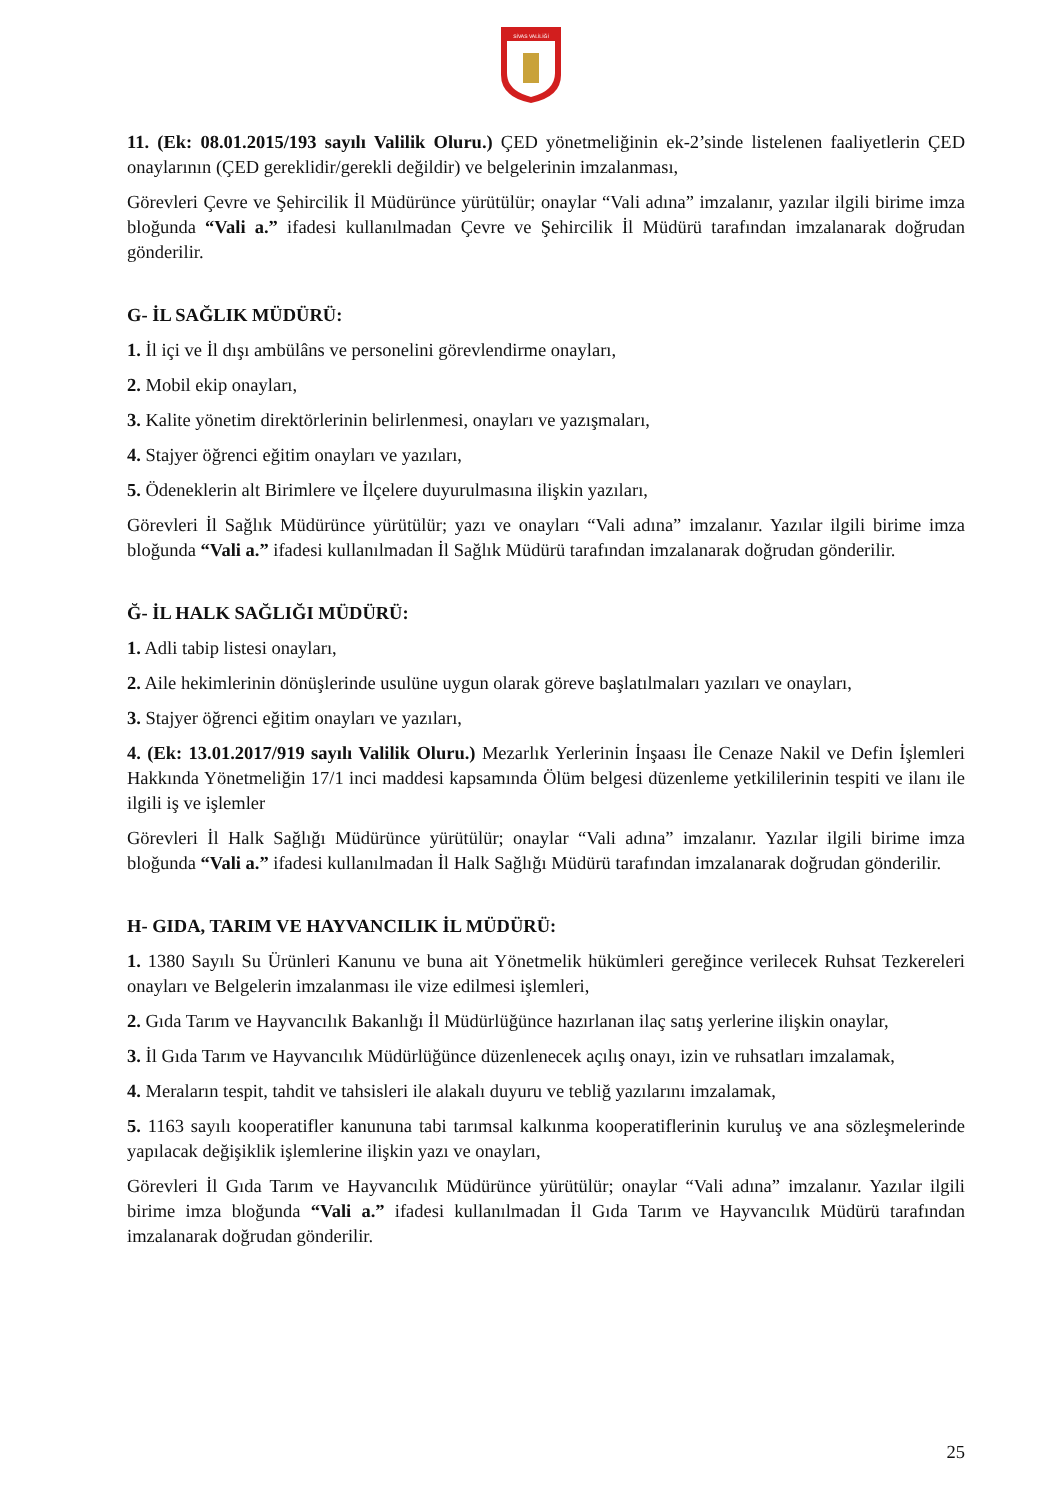SİVAS VALİLİĞİ
11. (Ek: 08.01.2015/193 sayılı Valilik Oluru.) ÇED yönetmeliğinin ek-2’sinde listelenen faaliyetlerin ÇED onaylarının (ÇED gereklidir/gerekli değildir) ve belgelerinin imzalanması,
Görevleri Çevre ve Şehircilik İl Müdürünce yürütülür; onaylar “Vali adına” imzalanır, yazılar ilgili birime imza bloğunda “Vali a.” ifadesi kullanılmadan Çevre ve Şehircilik İl Müdürü tarafından imzalanarak doğrudan gönderilir.
G- İL SAĞLIK MÜDÜRÜ:
1. İl içi ve İl dışı ambülâns ve personelini görevlendirme onayları,
2. Mobil ekip onayları,
3. Kalite yönetim direktörlerinin belirlenmesi, onayları ve yazışmaları,
4. Stajyer öğrenci eğitim onayları ve yazıları,
5. Ödeneklerin alt Birimlere ve İlçelere duyurulmasına ilişkin yazıları,
Görevleri İl Sağlık Müdürünce yürütülür; yazı ve onayları “Vali adına” imzalanır. Yazılar ilgili birime imza bloğunda “Vali a.” ifadesi kullanılmadan İl Sağlık Müdürü tarafından imzalanarak doğrudan gönderilir.
Ğ- İL HALK SAĞLIĞI MÜDÜRÜ:
1. Adli tabip listesi onayları,
2. Aile hekimlerinin dönüşlerinde usulüne uygun olarak göreve başlatılmaları yazıları ve onayları,
3. Stajyer öğrenci eğitim onayları ve yazıları,
4. (Ek: 13.01.2017/919 sayılı Valilik Oluru.) Mezarlık Yerlerinin İnşaası İle Cenaze Nakil ve Defin İşlemleri Hakkında Yönetmeliğin 17/1 inci maddesi kapsamında Ölüm belgesi düzenleme yetkililerinin tespiti ve ilanı ile ilgili iş ve işlemler
Görevleri İl Halk Sağlığı Müdürünce yürütülür; onaylar “Vali adına” imzalanır. Yazılar ilgili birime imza bloğunda “Vali a.” ifadesi kullanılmadan İl Halk Sağlığı Müdürü tarafından imzalanarak doğrudan gönderilir.
H- GIDA, TARIM VE HAYVANCILIK İL MÜDÜRÜ:
1. 1380 Sayılı Su Ürünleri Kanunu ve buna ait Yönetmelik hükümleri gereğince verilecek Ruhsat Tezkereleri onayları ve Belgelerin imzalanması ile vize edilmesi işlemleri,
2. Gıda Tarım ve Hayvancılık Bakanlığı İl Müdürlüğünce hazırlanan ilaç satış yerlerine ilişkin onaylar,
3. İl Gıda Tarım ve Hayvancılık Müdürlüğünce düzenlenecek açılış onayı, izin ve ruhsatları imzalamak,
4. Meraların tespit, tahdit ve tahsisleri ile alakalı duyuru ve tebliğ yazılarını imzalamak,
5. 1163 sayılı kooperatifler kanununa tabi tarımsal kalkınma kooperatiflerinin kuruluş ve ana sözleşmelerinde yapılacak değişiklik işlemlerine ilişkin yazı ve onayları,
Görevleri İl Gıda Tarım ve Hayvancılık Müdürünce yürütülür; onaylar “Vali adına” imzalanır. Yazılar ilgili birime imza bloğunda “Vali a.” ifadesi kullanılmadan İl Gıda Tarım ve Hayvancılık Müdürü tarafından imzalanarak doğrudan gönderilir.
25